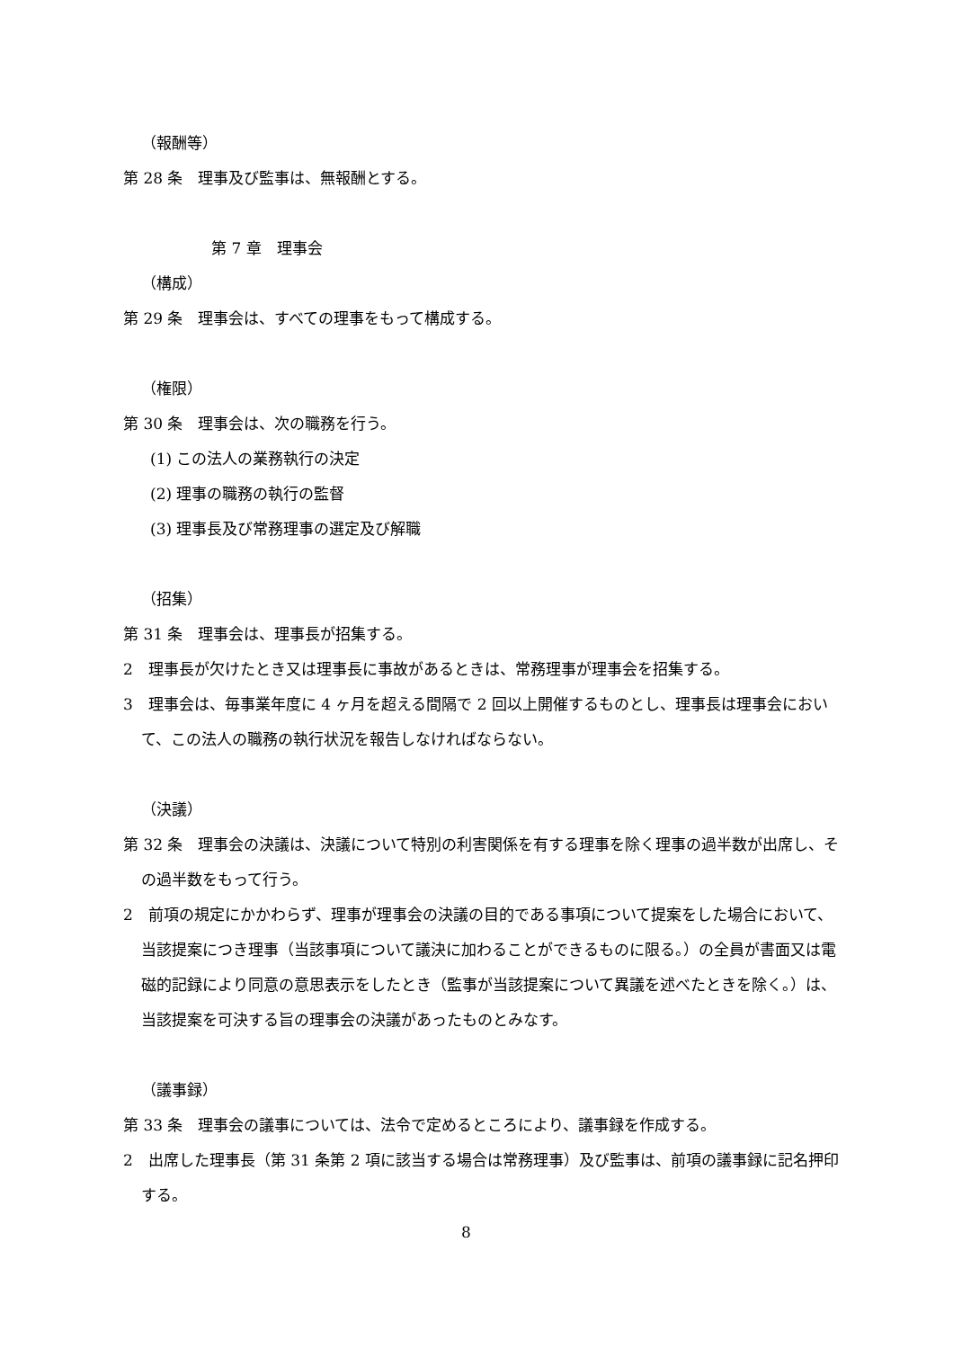（報酬等）
第 28 条　理事及び監事は、無報酬とする。
第 7 章　理事会
（構成）
第 29 条　理事会は、すべての理事をもって構成する。
（権限）
第 30 条　理事会は、次の職務を行う。
(1) この法人の業務執行の決定
(2) 理事の職務の執行の監督
(3) 理事長及び常務理事の選定及び解職
（招集）
第 31 条　理事会は、理事長が招集する。
2　理事長が欠けたとき又は理事長に事故があるときは、常務理事が理事会を招集する。
3　理事会は、毎事業年度に 4 ヶ月を超える間隔で 2 回以上開催するものとし、理事長は理事会において、この法人の職務の執行状況を報告しなければならない。
（決議）
第 32 条　理事会の決議は、決議について特別の利害関係を有する理事を除く理事の過半数が出席し、その過半数をもって行う。
2　前項の規定にかかわらず、理事が理事会の決議の目的である事項について提案をした場合において、当該提案につき理事（当該事項について議決に加わることができるものに限る。）の全員が書面又は電磁的記録により同意の意思表示をしたとき（監事が当該提案について異議を述べたときを除く。）は、当該提案を可決する旨の理事会の決議があったものとみなす。
（議事録）
第 33 条　理事会の議事については、法令で定めるところにより、議事録を作成する。
2　出席した理事長（第 31 条第 2 項に該当する場合は常務理事）及び監事は、前項の議事録に記名押印する。
8